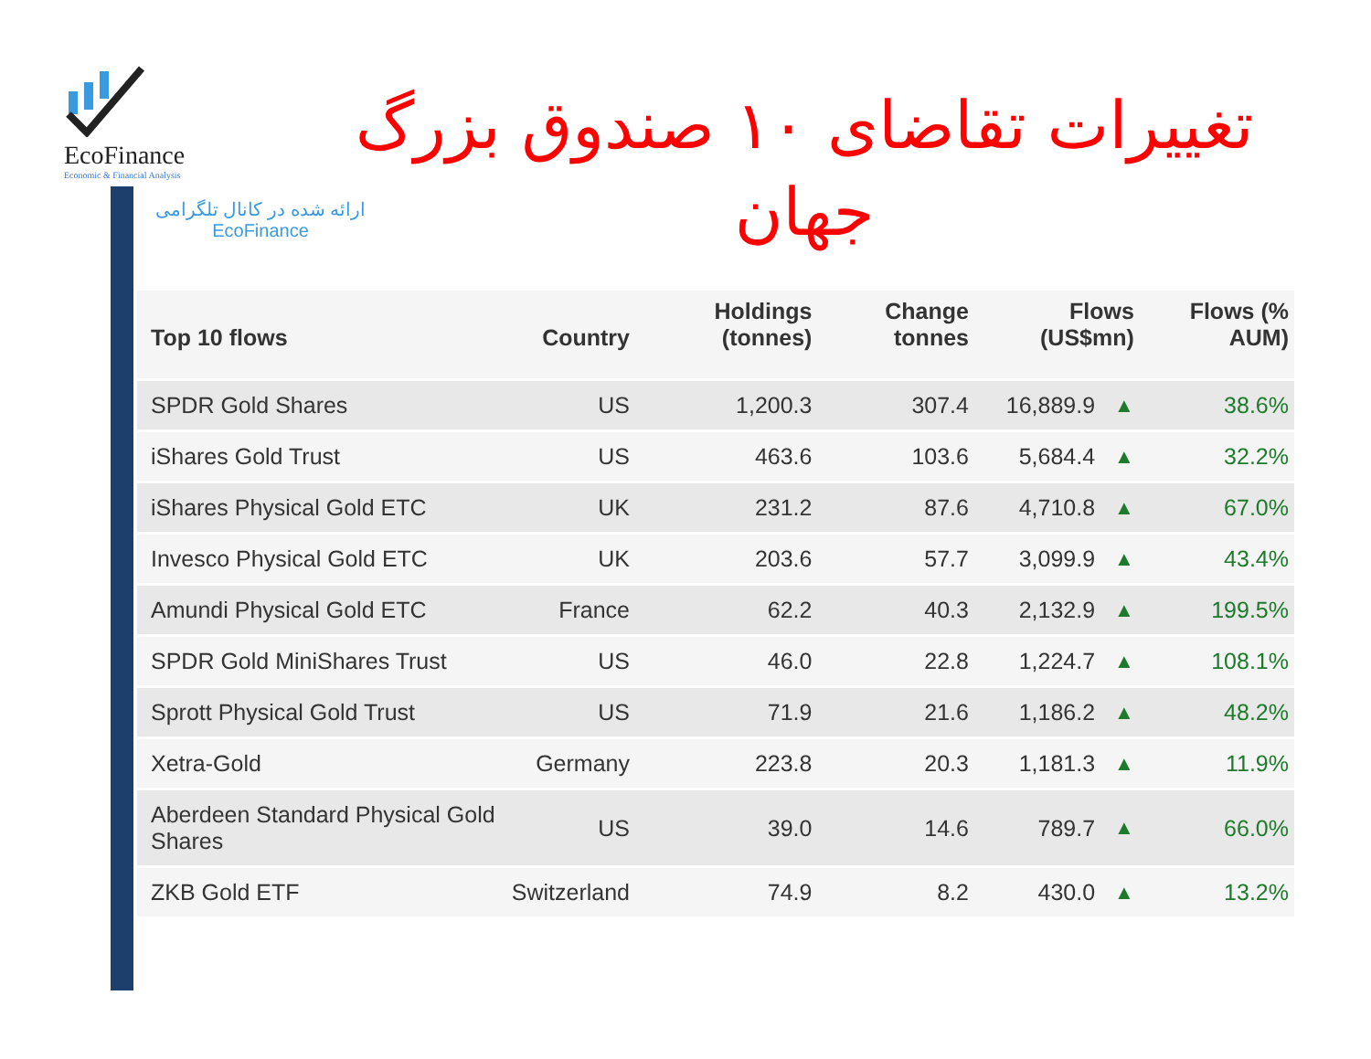EcoFinance
Economic & Financial Analysis
ارائه شده در کانال تلگرامی
EcoFinance
تغییرات تقاضای ۱۰ صندوق بزرگ
جهان
| Top 10 flows | Country | Holdings (tonnes) | Change tonnes | Flows (US$mn) | | Flows (% AUM) |
| --- | --- | --- | --- | --- | --- | --- |
| SPDR Gold Shares | US | 1,200.3 | 307.4 | 16,889.9 | ▲ | 38.6% |
| iShares Gold Trust | US | 463.6 | 103.6 | 5,684.4 | ▲ | 32.2% |
| iShares Physical Gold ETC | UK | 231.2 | 87.6 | 4,710.8 | ▲ | 67.0% |
| Invesco Physical Gold ETC | UK | 203.6 | 57.7 | 3,099.9 | ▲ | 43.4% |
| Amundi Physical Gold ETC | France | 62.2 | 40.3 | 2,132.9 | ▲ | 199.5% |
| SPDR Gold MiniShares Trust | US | 46.0 | 22.8 | 1,224.7 | ▲ | 108.1% |
| Sprott Physical Gold Trust | US | 71.9 | 21.6 | 1,186.2 | ▲ | 48.2% |
| Xetra-Gold | Germany | 223.8 | 20.3 | 1,181.3 | ▲ | 11.9% |
| Aberdeen Standard Physical Gold Shares | US | 39.0 | 14.6 | 789.7 | ▲ | 66.0% |
| ZKB Gold ETF | Switzerland | 74.9 | 8.2 | 430.0 | ▲ | 13.2% |